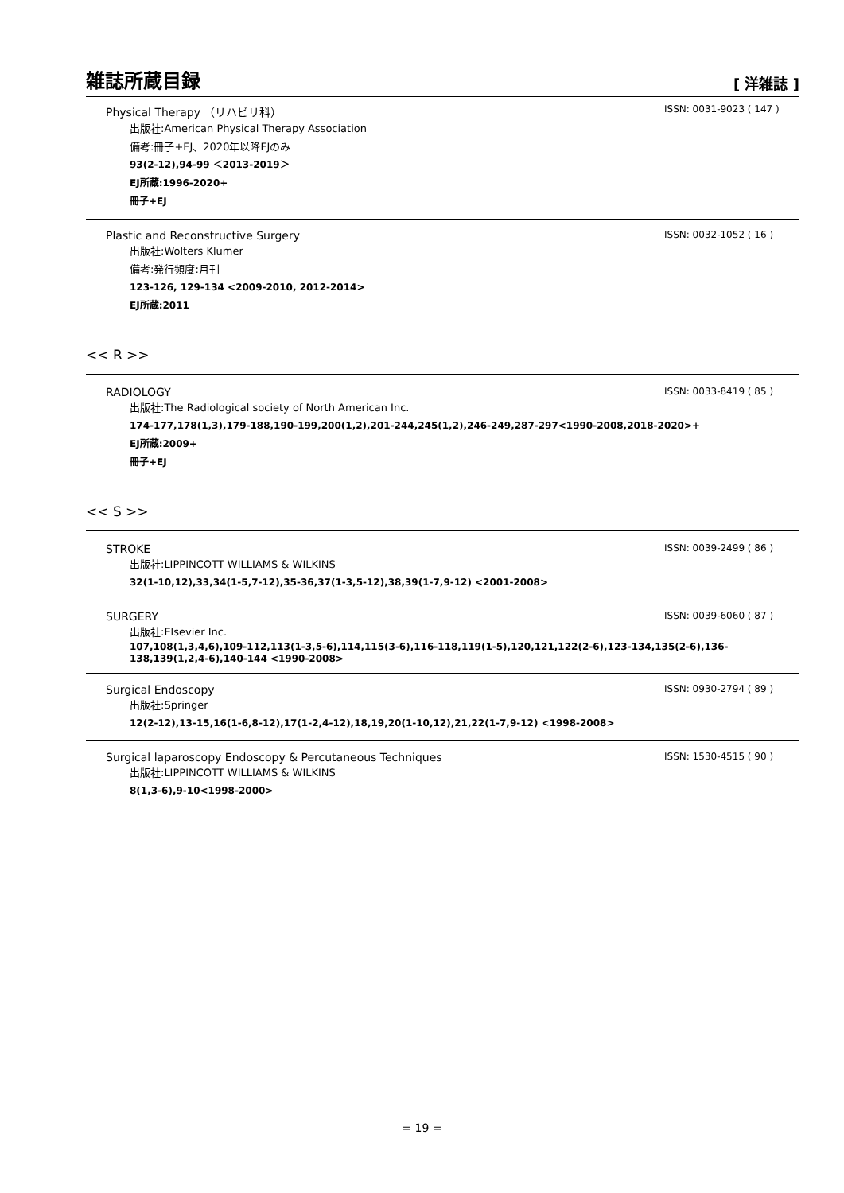雑誌所蔵目録
[ 洋雑誌 ]
Physical Therapy （リハビリ科） ISSN: 0031-9023 ( 147 )
出版社:American Physical Therapy Association
備考:冊子+EJ、2020年以降EJのみ
93(2-12),94-99 ＜2013-2019＞
EJ所蔵:1996-2020+
冊子+EJ
Plastic and Reconstructive Surgery ISSN: 0032-1052 ( 16 )
出版社:Wolters Klumer
備考:発行頻度:月刊
123-126, 129-134 <2009-2010, 2012-2014>
EJ所蔵:2011
<< R >>
RADIOLOGY ISSN: 0033-8419 ( 85 )
出版社:The Radiological society of North American Inc.
174-177,178(1,3),179-188,190-199,200(1,2),201-244,245(1,2),246-249,287-297<1990-2008,2018-2020>+
EJ所蔵:2009+
冊子+EJ
<< S >>
STROKE ISSN: 0039-2499 ( 86 )
出版社:LIPPINCOTT WILLIAMS & WILKINS
32(1-10,12),33,34(1-5,7-12),35-36,37(1-3,5-12),38,39(1-7,9-12) <2001-2008>
SURGERY ISSN: 0039-6060 ( 87 )
出版社:Elsevier Inc.
107,108(1,3,4,6),109-112,113(1-3,5-6),114,115(3-6),116-118,119(1-5),120,121,122(2-6),123-134,135(2-6),136-138,139(1,2,4-6),140-144 <1990-2008>
Surgical Endoscopy ISSN: 0930-2794 ( 89 )
出版社:Springer
12(2-12),13-15,16(1-6,8-12),17(1-2,4-12),18,19,20(1-10,12),21,22(1-7,9-12) <1998-2008>
Surgical laparoscopy Endoscopy & Percutaneous Techniques ISSN: 1530-4515 ( 90 )
出版社:LIPPINCOTT WILLIAMS & WILKINS
8(1,3-6),9-10<1998-2000>
= 19 =